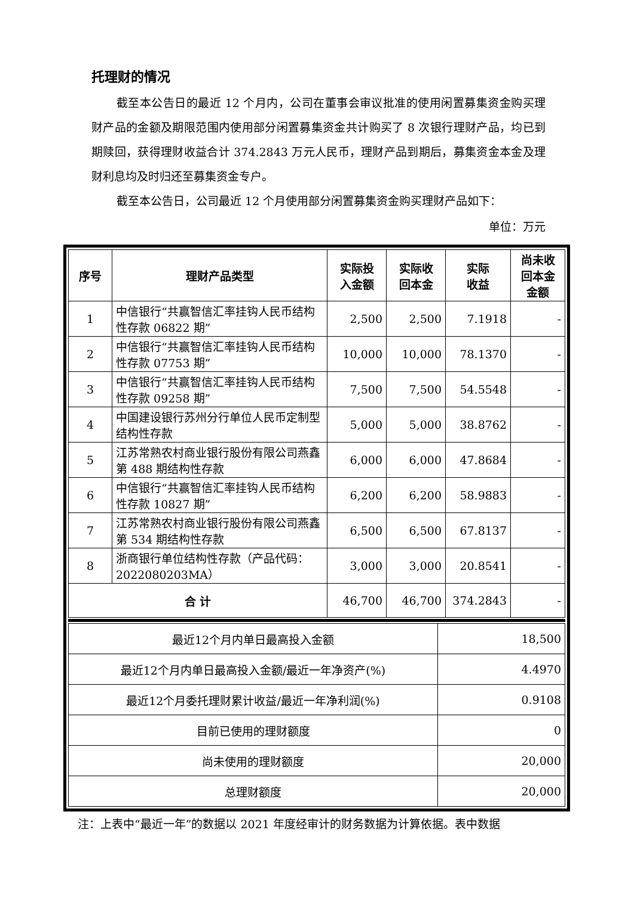托理财的情况
截至本公告日的最近 12 个月内，公司在董事会审议批准的使用闲置募集资金购买理财产品的金额及期限范围内使用部分闲置募集资金共计购买了 8 次银行理财产品，均已到期赎回，获得理财收益合计 374.2843 万元人民币，理财产品到期后，募集资金本金及理财利息均及时归还至募集资金专户。
截至本公告日，公司最近 12 个月使用部分闲置募集资金购买理财产品如下：
单位：万元
| 序号 | 理财产品类型 | 实际投 入金额 | 实际收 回本金 | 实际 收益 | 尚未收 回本金 金额 |
| --- | --- | --- | --- | --- | --- |
| 1 | 中信银行“共赢智信汇率挂钩人民币结构性存款 06822 期” | 2,500 | 2,500 | 7.1918 | - |
| 2 | 中信银行“共赢智信汇率挂钩人民币结构性存款 07753 期” | 10,000 | 10,000 | 78.1370 | - |
| 3 | 中信银行“共赢智信汇率挂钩人民币结构性存款 09258 期” | 7,500 | 7,500 | 54.5548 | - |
| 4 | 中国建设银行苏州分行单位人民币定制型结构性存款 | 5,000 | 5,000 | 38.8762 | - |
| 5 | 江苏常熟农村商业银行股份有限公司燕鑫第 488 期结构性存款 | 6,000 | 6,000 | 47.8684 | - |
| 6 | 中信银行“共赢智信汇率挂钩人民币结构性存款 10827 期” | 6,200 | 6,200 | 58.9883 | - |
| 7 | 江苏常熟农村商业银行股份有限公司燕鑫第 534 期结构性存款 | 6,500 | 6,500 | 67.8137 | - |
| 8 | 浙商银行单位结构性存款（产品代码：2022080203MA） | 3,000 | 3,000 | 20.8541 | - |
| 合 计 | | 46,700 | 46,700 | 374.2843 | - |
| 最近12个月内单日最高投入金额 | 18,500 |
| 最近12个月内单日最高投入金额/最近一年净资产(%) | 4.4970 |
| 最近12个月委托理财累计收益/最近一年净利润(%) | 0.9108 |
| 目前已使用的理财额度 | 0 |
| 尚未使用的理财额度 | 20,000 |
| 总理财额度 | 20,000 |
注：上表中“最近一年”的数据以 2021 年度经审计的财务数据为计算依据。表中数据